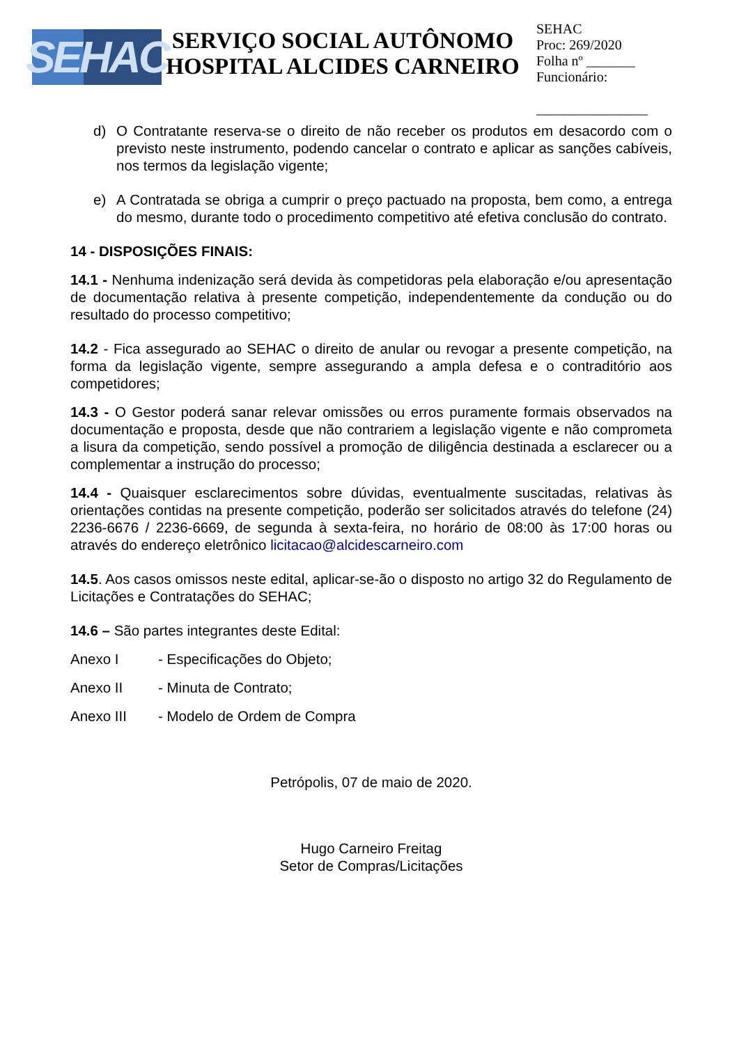SEHAC
SERVIÇO SOCIAL AUTÔNOMO
HOSPITAL ALCIDES CARNEIRO
SEHAC
Proc: 269/2020
Folha nº _______
Funcionário:
________________
d) O Contratante reserva-se o direito de não receber os produtos em desacordo com o previsto neste instrumento, podendo cancelar o contrato e aplicar as sanções cabíveis, nos termos da legislação vigente;
e) A Contratada se obriga a cumprir o preço pactuado na proposta, bem como, a entrega do mesmo, durante todo o procedimento competitivo até efetiva conclusão do contrato.
14 - DISPOSIÇÕES FINAIS:
14.1 - Nenhuma indenização será devida às competidoras pela elaboração e/ou apresentação de documentação relativa à presente competição, independentemente da condução ou do resultado do processo competitivo;
14.2 - Fica assegurado ao SEHAC o direito de anular ou revogar a presente competição, na forma da legislação vigente, sempre assegurando a ampla defesa e o contraditório aos competidores;
14.3 - O Gestor poderá sanar relevar omissões ou erros puramente formais observados na documentação e proposta, desde que não contrariem a legislação vigente e não comprometa a lisura da competição, sendo possível a promoção de diligência destinada a esclarecer ou a complementar a instrução do processo;
14.4 - Quaisquer esclarecimentos sobre dúvidas, eventualmente suscitadas, relativas às orientações contidas na presente competição, poderão ser solicitados através do telefone (24) 2236-6676 / 2236-6669, de segunda à sexta-feira, no horário de 08:00 às 17:00 horas ou através do endereço eletrônico licitacao@alcidescarneiro.com
14.5. Aos casos omissos neste edital, aplicar-se-ão o disposto no artigo 32 do Regulamento de Licitações e Contratações do SEHAC;
14.6 – São partes integrantes deste Edital:
Anexo I - Especificações do Objeto;
Anexo II - Minuta de Contrato;
Anexo III - Modelo de Ordem de Compra
Petrópolis, 07 de maio de 2020.
Hugo Carneiro Freitag
Setor de Compras/Licitações